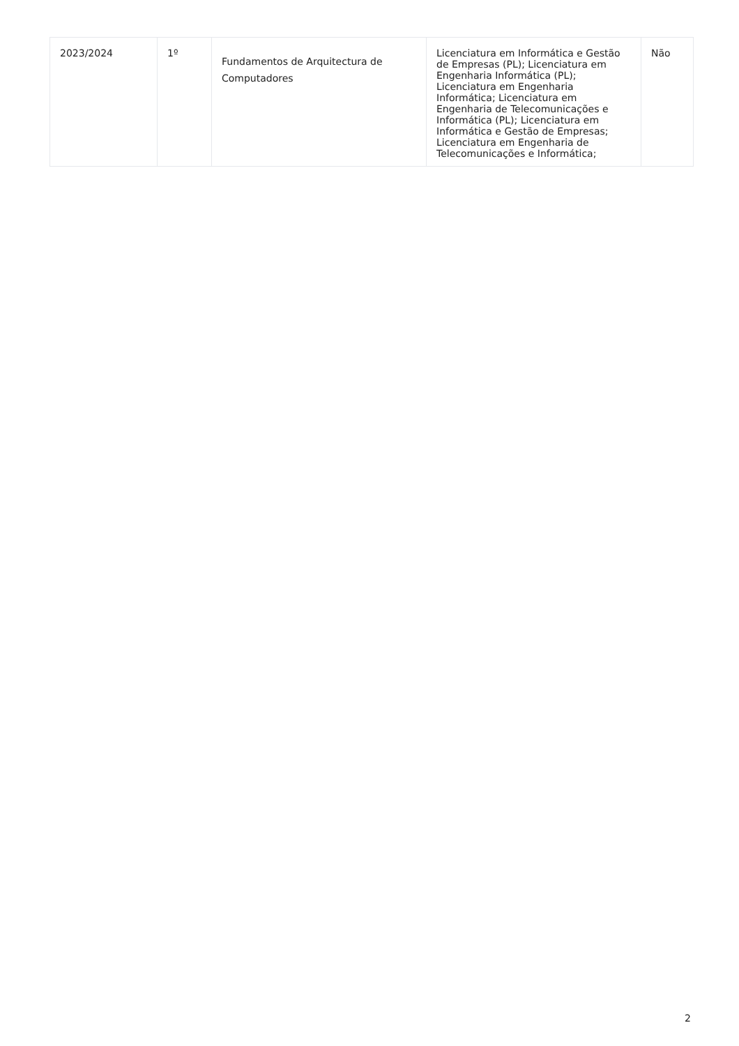| 2023/2024 | 1º | Fundamentos de Arquitectura de Computadores | Licenciatura em Informática e Gestão de Empresas (PL); Licenciatura em Engenharia Informática (PL); Licenciatura em Engenharia Informática; Licenciatura em Engenharia de Telecomunicações e Informática (PL); Licenciatura em Informática e Gestão de Empresas; Licenciatura em Engenharia de Telecomunicações e Informática; | Não |
2